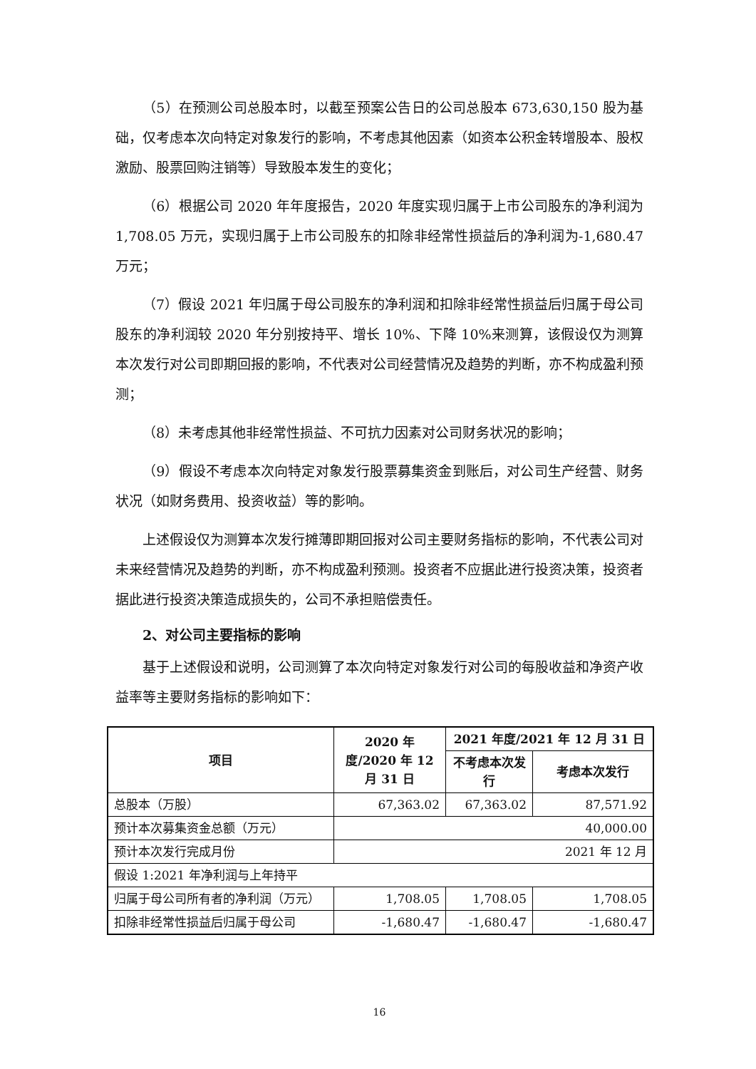（5）在预测公司总股本时，以截至预案公告日的公司总股本 673,630,150 股为基础，仅考虑本次向特定对象发行的影响，不考虑其他因素（如资本公积金转增股本、股权激励、股票回购注销等）导致股本发生的变化；
（6）根据公司 2020 年年度报告，2020 年度实现归属于上市公司股东的净利润为 1,708.05 万元，实现归属于上市公司股东的扣除非经常性损益后的净利润为-1,680.47 万元；
（7）假设 2021 年归属于母公司股东的净利润和扣除非经常性损益后归属于母公司股东的净利润较 2020 年分别按持平、增长 10%、下降 10%来测算，该假设仅为测算本次发行对公司即期回报的影响，不代表对公司经营情况及趋势的判断，亦不构成盈利预测；
（8）未考虑其他非经常性损益、不可抗力因素对公司财务状况的影响；
（9）假设不考虑本次向特定对象发行股票募集资金到账后，对公司生产经营、财务状况（如财务费用、投资收益）等的影响。
上述假设仅为测算本次发行摊薄即期回报对公司主要财务指标的影响，不代表公司对未来经营情况及趋势的判断，亦不构成盈利预测。投资者不应据此进行投资决策，投资者据此进行投资决策造成损失的，公司不承担赔偿责任。
2、对公司主要指标的影响
基于上述假设和说明，公司测算了本次向特定对象发行对公司的每股收益和净资产收益率等主要财务指标的影响如下：
| 项目 | 2020 年度/2020 年 12 月 31 日 | 2021 年度/2021 年 12 月 31 日 | |
| --- | --- | --- | --- |
| | | 不考虑本次发行 | 考虑本次发行 |
| 总股本（万股） | 67,363.02 | 67,363.02 | 87,571.92 |
| 预计本次募集资金总额（万元） | 40,000.00 | | |
| 预计本次发行完成月份 | 2021 年 12 月 | | |
| 假设 1:2021 年净利润与上年持平 | | | |
| 归属于母公司所有者的净利润（万元） | 1,708.05 | 1,708.05 | 1,708.05 |
| 扣除非经常性损益后归属于母公司 | -1,680.47 | -1,680.47 | -1,680.47 |
16